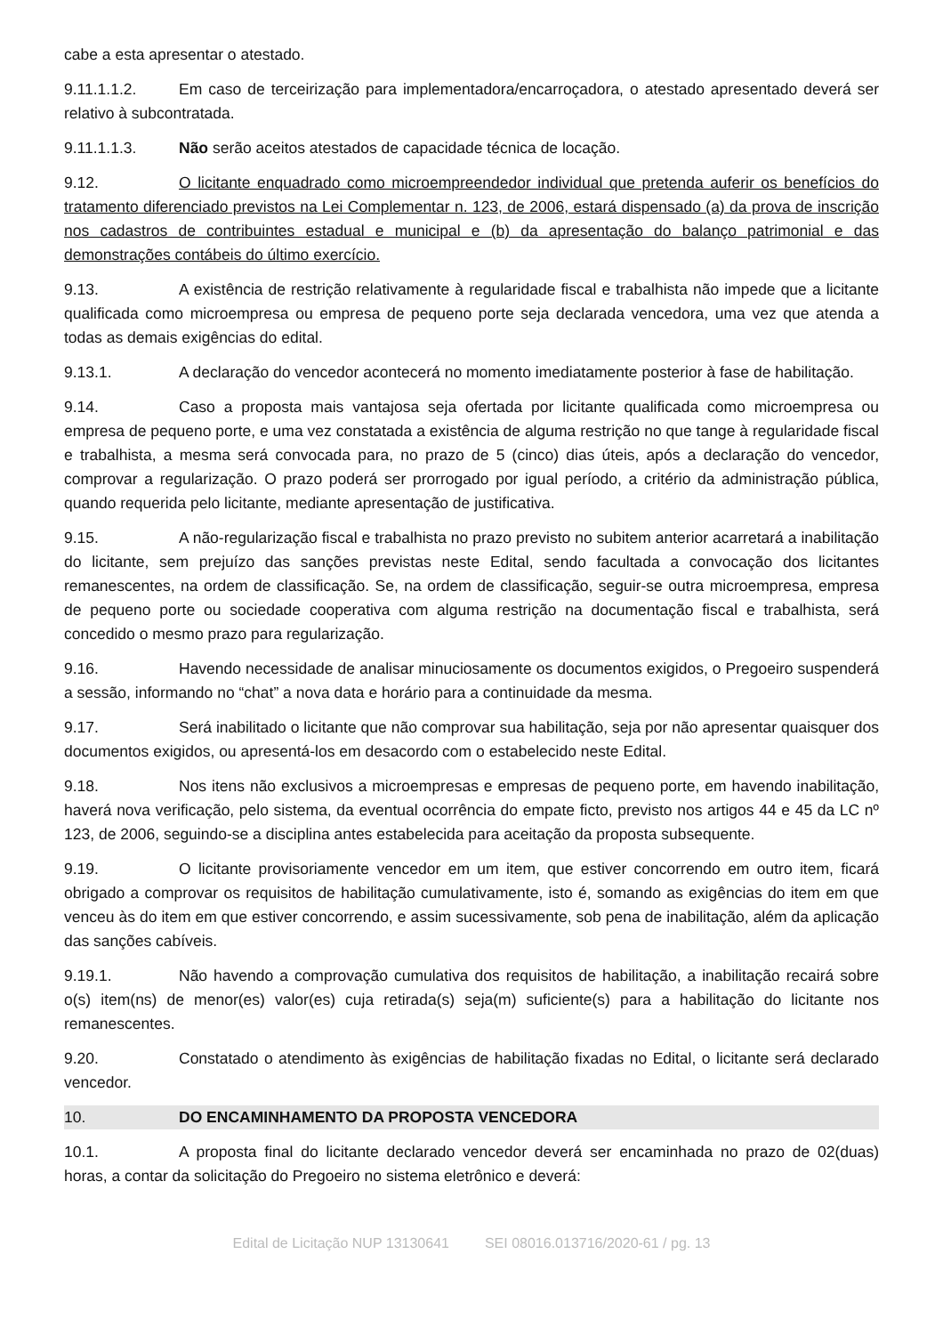cabe a esta apresentar o atestado.
9.11.1.1.2. Em caso de terceirização para implementadora/encarroçadora, o atestado apresentado deverá ser relativo à subcontratada.
9.11.1.1.3. Não serão aceitos atestados de capacidade técnica de locação.
9.12. O licitante enquadrado como microempreendedor individual que pretenda auferir os benefícios do tratamento diferenciado previstos na Lei Complementar n. 123, de 2006, estará dispensado (a) da prova de inscrição nos cadastros de contribuintes estadual e municipal e (b) da apresentação do balanço patrimonial e das demonstrações contábeis do último exercício.
9.13. A existência de restrição relativamente à regularidade fiscal e trabalhista não impede que a licitante qualificada como microempresa ou empresa de pequeno porte seja declarada vencedora, uma vez que atenda a todas as demais exigências do edital.
9.13.1. A declaração do vencedor acontecerá no momento imediatamente posterior à fase de habilitação.
9.14. Caso a proposta mais vantajosa seja ofertada por licitante qualificada como microempresa ou empresa de pequeno porte, e uma vez constatada a existência de alguma restrição no que tange à regularidade fiscal e trabalhista, a mesma será convocada para, no prazo de 5 (cinco) dias úteis, após a declaração do vencedor, comprovar a regularização. O prazo poderá ser prorrogado por igual período, a critério da administração pública, quando requerida pelo licitante, mediante apresentação de justificativa.
9.15. A não-regularização fiscal e trabalhista no prazo previsto no subitem anterior acarretará a inabilitação do licitante, sem prejuízo das sanções previstas neste Edital, sendo facultada a convocação dos licitantes remanescentes, na ordem de classificação. Se, na ordem de classificação, seguir-se outra microempresa, empresa de pequeno porte ou sociedade cooperativa com alguma restrição na documentação fiscal e trabalhista, será concedido o mesmo prazo para regularização.
9.16. Havendo necessidade de analisar minuciosamente os documentos exigidos, o Pregoeiro suspenderá a sessão, informando no “chat” a nova data e horário para a continuidade da mesma.
9.17. Será inabilitado o licitante que não comprovar sua habilitação, seja por não apresentar quaisquer dos documentos exigidos, ou apresentá-los em desacordo com o estabelecido neste Edital.
9.18. Nos itens não exclusivos a microempresas e empresas de pequeno porte, em havendo inabilitação, haverá nova verificação, pelo sistema, da eventual ocorrência do empate ficto, previsto nos artigos 44 e 45 da LC nº 123, de 2006, seguindo-se a disciplina antes estabelecida para aceitação da proposta subsequente.
9.19. O licitante provisoriamente vencedor em um item, que estiver concorrendo em outro item, ficará obrigado a comprovar os requisitos de habilitação cumulativamente, isto é, somando as exigências do item em que venceu às do item em que estiver concorrendo, e assim sucessivamente, sob pena de inabilitação, além da aplicação das sanções cabíveis.
9.19.1. Não havendo a comprovação cumulativa dos requisitos de habilitação, a inabilitação recairá sobre o(s) item(ns) de menor(es) valor(es) cuja retirada(s) seja(m) suficiente(s) para a habilitação do licitante nos remanescentes.
9.20. Constatado o atendimento às exigências de habilitação fixadas no Edital, o licitante será declarado vencedor.
10. DO ENCAMINHAMENTO DA PROPOSTA VENCEDORA
10.1. A proposta final do licitante declarado vencedor deverá ser encaminhada no prazo de 02(duas) horas, a contar da solicitação do Pregoeiro no sistema eletrônico e deverá:
Edital de Licitação NUP 13130641 SEI 08016.013716/2020-61 / pg. 13